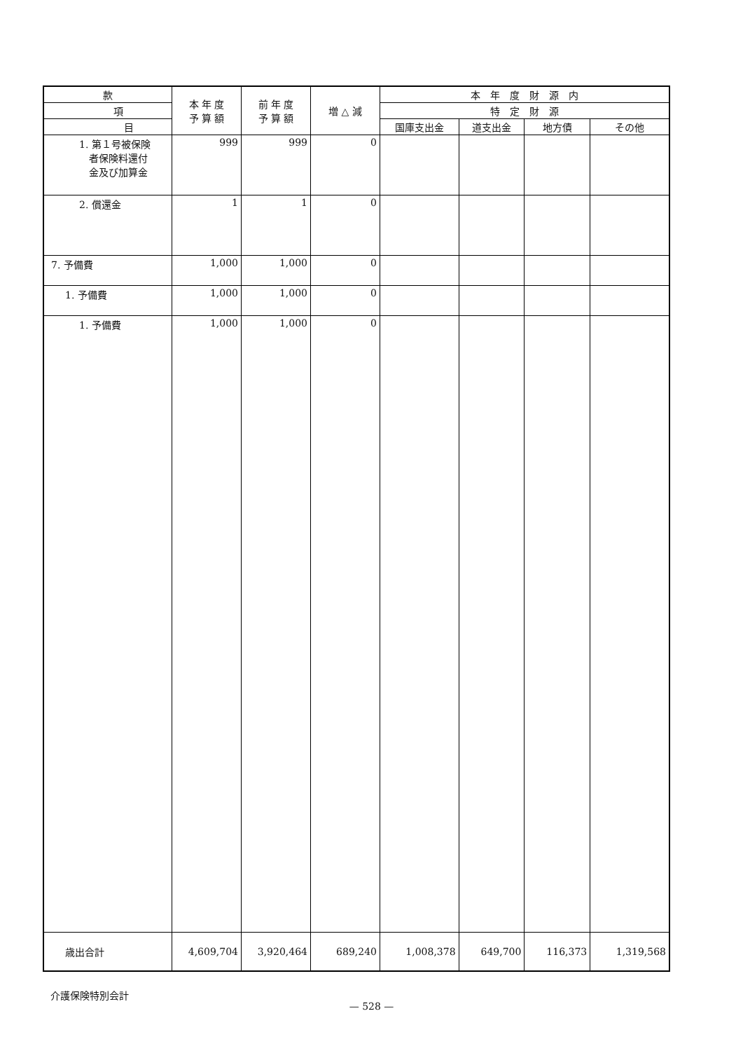| 款 | 本 年 度 予 算 額 | 前 年 度 予 算 額 | 増 △ 減 | 本 年 度 財 源 内 | | | |
| --- | --- | --- | --- | --- | --- | --- | --- |
| 項 | | | | 特 定 財 源 | | | |
| 目 | | | | 国庫支出金 | 道支出金 | 地方債 | その他 |
| 1. 第１号被保険 者保険料還付 金及び加算金 | 999 | 999 | 0 | | | | |
| 2. 償還金 | 1 | 1 | 0 | | | | |
| 7. 予備費 | 1,000 | 1,000 | 0 | | | | |
| 1. 予備費 | 1,000 | 1,000 | 0 | | | | |
| 1. 予備費 | 1,000 | 1,000 | 0 | | | | |
| 歳出合計 | 4,609,704 | 3,920,464 | 689,240 | 1,008,378 | 649,700 | 116,373 | 1,319,568 |
介護保険特別会計
— 528 —